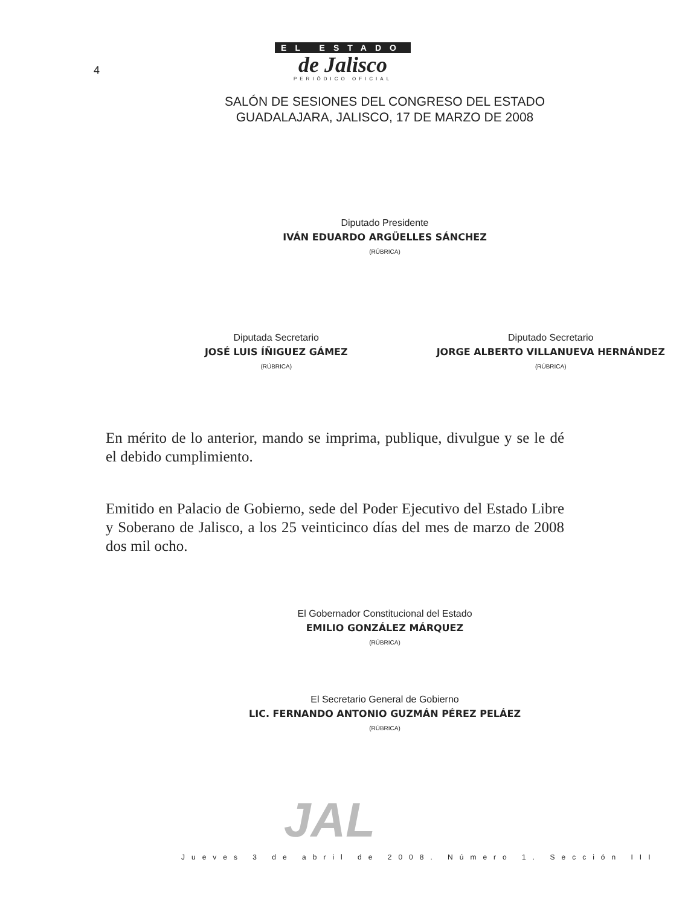4
EL ESTADO
de Jalisco
PERIÓDICO OFICIAL
SALÓN DE SESIONES DEL CONGRESO DEL ESTADO
GUADALAJARA, JALISCO, 17 DE MARZO DE 2008
Diputado Presidente
IVÁN EDUARDO ARGÜELLES SÁNCHEZ
(RÚBRICA)
Diputada Secretario
JOSÉ LUIS ÍÑIGUEZ GÁMEZ
(RÚBRICA)
Diputado Secretario
JORGE ALBERTO VILLANUEVA HERNÁNDEZ
(RÚBRICA)
En mérito de lo anterior, mando se imprima, publique, divulgue y se le dé el debido cumplimiento.
Emitido en Palacio de Gobierno, sede del Poder Ejecutivo del Estado Libre y Soberano de Jalisco, a los 25 veinticinco días del mes de marzo de 2008 dos mil ocho.
El Gobernador Constitucional del Estado
EMILIO GONZÁLEZ MÁRQUEZ
(RÚBRICA)
El Secretario General de Gobierno
LIC. FERNANDO ANTONIO GUZMÁN PÉREZ PELÁEZ
(RÚBRICA)
JAL
Jueves 3 de abril de 2008. Número 1. Sección III